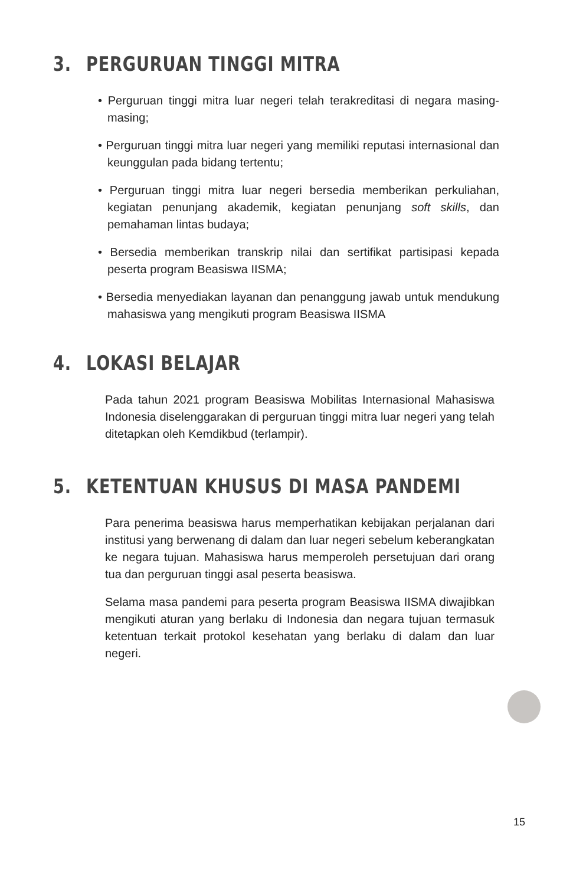3. PERGURUAN TINGGI MITRA
• Perguruan tinggi mitra luar negeri telah terakreditasi di negara masing-masing;
• Perguruan tinggi mitra luar negeri yang memiliki reputasi internasional dan keunggulan pada bidang tertentu;
• Perguruan tinggi mitra luar negeri bersedia memberikan perkuliahan, kegiatan penunjang akademik, kegiatan penunjang soft skills, dan pemahaman lintas budaya;
• Bersedia memberikan transkrip nilai dan sertifikat partisipasi kepada peserta program Beasiswa IISMA;
• Bersedia menyediakan layanan dan penanggung jawab untuk mendukung mahasiswa yang mengikuti program Beasiswa IISMA
4. LOKASI BELAJAR
Pada tahun 2021 program Beasiswa Mobilitas Internasional Mahasiswa Indonesia diselenggarakan di perguruan tinggi mitra luar negeri yang telah ditetapkan oleh Kemdikbud (terlampir).
5. KETENTUAN KHUSUS DI MASA PANDEMI
Para penerima beasiswa harus memperhatikan kebijakan perjalanan dari institusi yang berwenang di dalam dan luar negeri sebelum keberangkatan ke negara tujuan. Mahasiswa harus memperoleh persetujuan dari orang tua dan perguruan tinggi asal peserta beasiswa.
Selama masa pandemi para peserta program Beasiswa IISMA diwajibkan mengikuti aturan yang berlaku di Indonesia dan negara tujuan termasuk ketentuan terkait protokol kesehatan yang berlaku di dalam dan luar negeri.
15